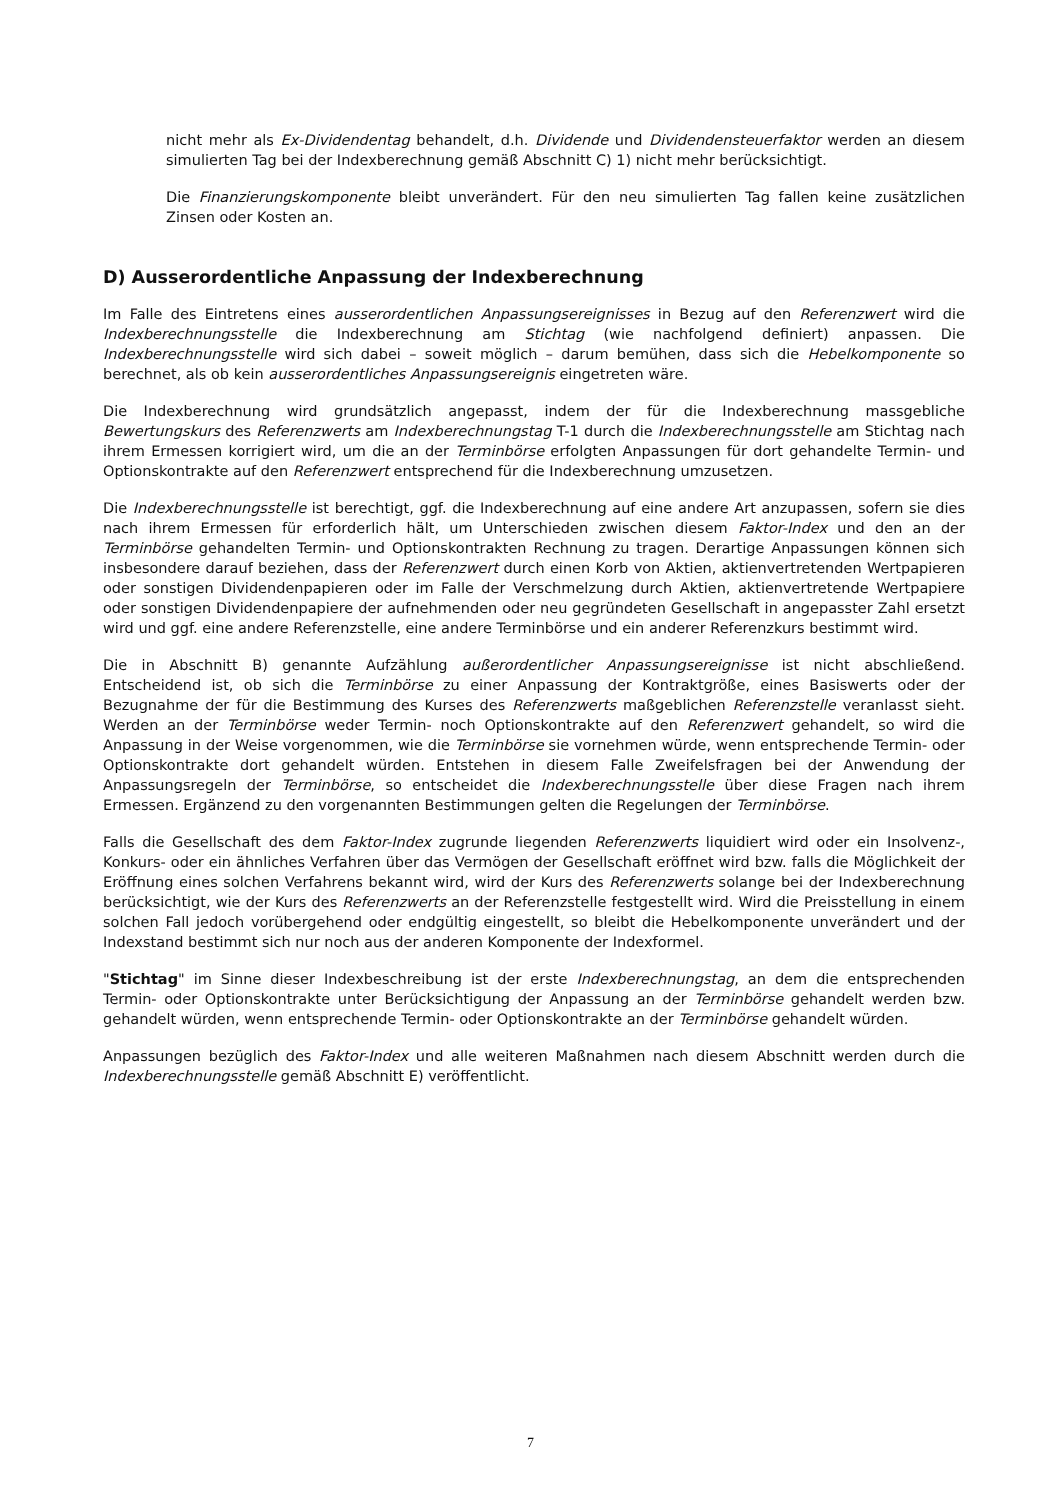nicht mehr als Ex-Dividendentag behandelt, d.h. Dividende und Dividendensteuerfaktor werden an diesem simulierten Tag bei der Indexberechnung gemäß Abschnitt C) 1) nicht mehr berücksichtigt.
Die Finanzierungskomponente bleibt unverändert. Für den neu simulierten Tag fallen keine zusätzlichen Zinsen oder Kosten an.
D) Ausserordentliche Anpassung der Indexberechnung
Im Falle des Eintretens eines ausserordentlichen Anpassungsereignisses in Bezug auf den Referenzwert wird die Indexberechnungsstelle die Indexberechnung am Stichtag (wie nachfolgend definiert) anpassen. Die Indexberechnungsstelle wird sich dabei – soweit möglich – darum bemühen, dass sich die Hebelkomponente so berechnet, als ob kein ausserordentliches Anpassungsereignis eingetreten wäre.
Die Indexberechnung wird grundsätzlich angepasst, indem der für die Indexberechnung massgebliche Bewertungskurs des Referenzwerts am Indexberechnungstag T-1 durch die Indexberechnungsstelle am Stichtag nach ihrem Ermessen korrigiert wird, um die an der Terminbörse erfolgten Anpassungen für dort gehandelte Termin- und Optionskontrakte auf den Referenzwert entsprechend für die Indexberechnung umzusetzen.
Die Indexberechnungsstelle ist berechtigt, ggf. die Indexberechnung auf eine andere Art anzupassen, sofern sie dies nach ihrem Ermessen für erforderlich hält, um Unterschieden zwischen diesem Faktor-Index und den an der Terminbörse gehandelten Termin- und Optionskontrakten Rechnung zu tragen. Derartige Anpassungen können sich insbesondere darauf beziehen, dass der Referenzwert durch einen Korb von Aktien, aktienvertretenden Wertpapieren oder sonstigen Dividendenpapieren oder im Falle der Verschmelzung durch Aktien, aktienvertretende Wertpapiere oder sonstigen Dividendenpapiere der aufnehmenden oder neu gegründeten Gesellschaft in angepasster Zahl ersetzt wird und ggf. eine andere Referenzstelle, eine andere Terminbörse und ein anderer Referenzkurs bestimmt wird.
Die in Abschnitt B) genannte Aufzählung außerordentlicher Anpassungsereignisse ist nicht abschließend. Entscheidend ist, ob sich die Terminbörse zu einer Anpassung der Kontraktgröße, eines Basiswerts oder der Bezugnahme der für die Bestimmung des Kurses des Referenzwerts maßgeblichen Referenzstelle veranlasst sieht. Werden an der Terminbörse weder Termin- noch Optionskontrakte auf den Referenzwert gehandelt, so wird die Anpassung in der Weise vorgenommen, wie die Terminbörse sie vornehmen würde, wenn entsprechende Termin- oder Optionskontrakte dort gehandelt würden. Entstehen in diesem Falle Zweifelsfragen bei der Anwendung der Anpassungsregeln der Terminbörse, so entscheidet die Indexberechnungsstelle über diese Fragen nach ihrem Ermessen. Ergänzend zu den vorgenannten Bestimmungen gelten die Regelungen der Terminbörse.
Falls die Gesellschaft des dem Faktor-Index zugrunde liegenden Referenzwerts liquidiert wird oder ein Insolvenz-, Konkurs- oder ein ähnliches Verfahren über das Vermögen der Gesellschaft eröffnet wird bzw. falls die Möglichkeit der Eröffnung eines solchen Verfahrens bekannt wird, wird der Kurs des Referenzwerts solange bei der Indexberechnung berücksichtigt, wie der Kurs des Referenzwerts an der Referenzstelle festgestellt wird. Wird die Preisstellung in einem solchen Fall jedoch vorübergehend oder endgültig eingestellt, so bleibt die Hebelkomponente unverändert und der Indexstand bestimmt sich nur noch aus der anderen Komponente der Indexformel.
"Stichtag" im Sinne dieser Indexbeschreibung ist der erste Indexberechnungstag, an dem die entsprechenden Termin- oder Optionskontrakte unter Berücksichtigung der Anpassung an der Terminbörse gehandelt werden bzw. gehandelt würden, wenn entsprechende Termin- oder Optionskontrakte an der Terminbörse gehandelt würden.
Anpassungen bezüglich des Faktor-Index und alle weiteren Maßnahmen nach diesem Abschnitt werden durch die Indexberechnungsstelle gemäß Abschnitt E) veröffentlicht.
7